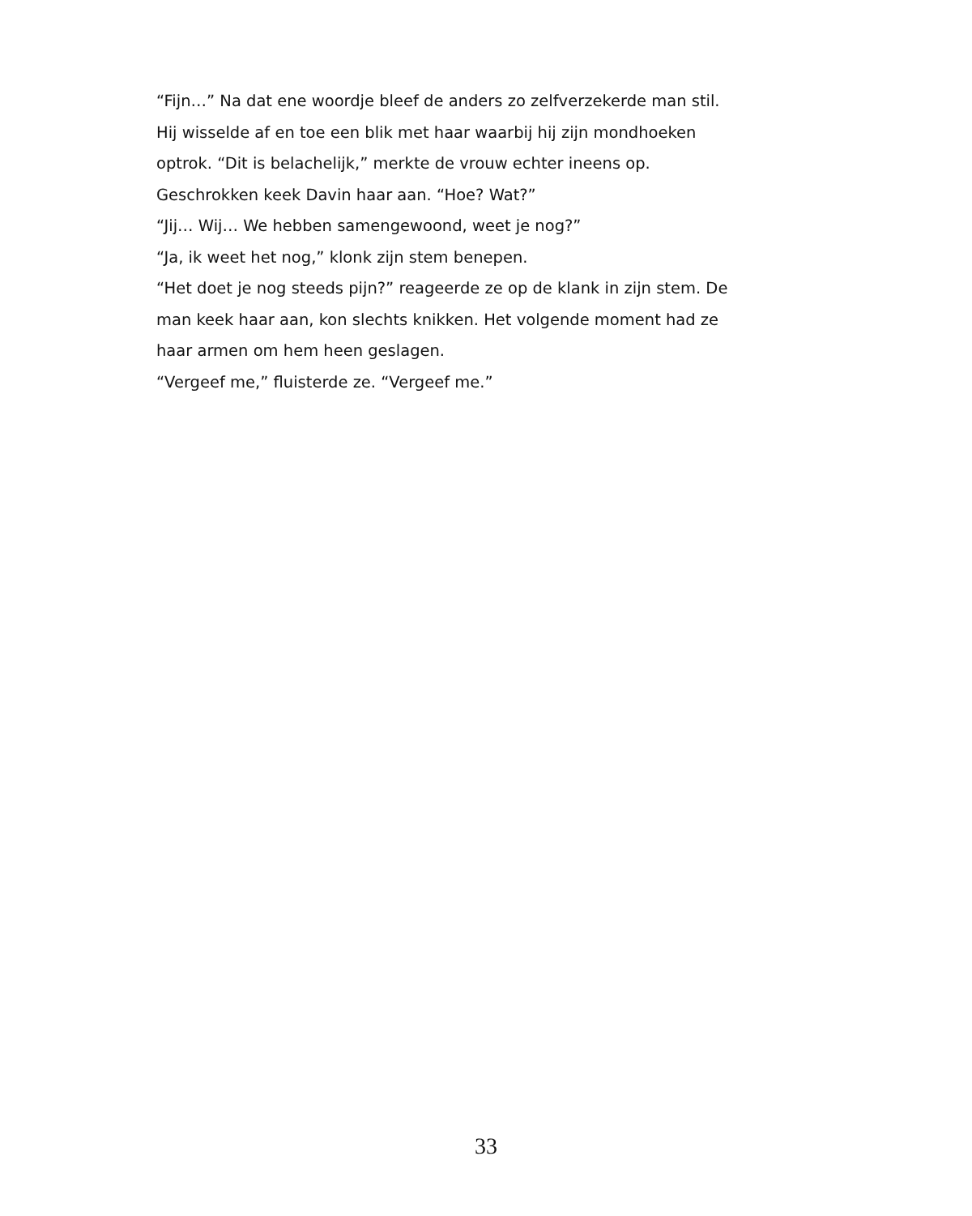“Fijn…” Na dat ene woordje bleef de anders zo zelfverzekerde man stil. Hij wisselde af en toe een blik met haar waarbij hij zijn mondhoeken optrok. “Dit is belachelijk,” merkte de vrouw echter ineens op. Geschrokken keek Davin haar aan. “Hoe? Wat?”
“Jij… Wij… We hebben samengewoond, weet je nog?”
“Ja, ik weet het nog,” klonk zijn stem benepen.
“Het doet je nog steeds pijn?” reageerde ze op de klank in zijn stem. De man keek haar aan, kon slechts knikken. Het volgende moment had ze haar armen om hem heen geslagen.
“Vergeef me,” fluisterde ze. “Vergeef me.”
33